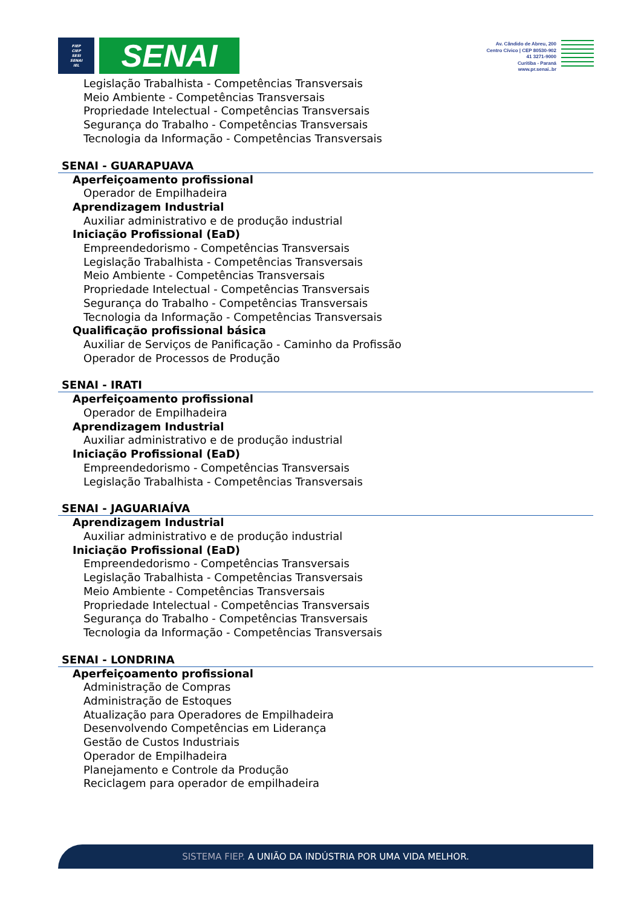FIEP
CIEP
SESI
SENAI
IEL
SENAI
Av. Cândido de Abreu, 200
Centro Cívico | CEP 80530-902
41 3271-9000
Curitiba - Paraná
www.pr.senai..br
Legislação Trabalhista - Competências Transversais
Meio Ambiente - Competências Transversais
Propriedade Intelectual - Competências Transversais
Segurança do Trabalho - Competências Transversais
Tecnologia da Informação - Competências Transversais
SENAI - GUARAPUAVA
Aperfeiçoamento profissional
Operador de Empilhadeira
Aprendizagem Industrial
Auxiliar administrativo e de produção industrial
Iniciação Profissional (EaD)
Empreendedorismo - Competências Transversais
Legislação Trabalhista - Competências Transversais
Meio Ambiente - Competências Transversais
Propriedade Intelectual - Competências Transversais
Segurança do Trabalho - Competências Transversais
Tecnologia da Informação - Competências Transversais
Qualificação profissional básica
Auxiliar de Serviços de Panificação - Caminho da Profissão
Operador de Processos de Produção
SENAI - IRATI
Aperfeiçoamento profissional
Operador de Empilhadeira
Aprendizagem Industrial
Auxiliar administrativo e de produção industrial
Iniciação Profissional (EaD)
Empreendedorismo - Competências Transversais
Legislação Trabalhista - Competências Transversais
SENAI - JAGUARIAÍVA
Aprendizagem Industrial
Auxiliar administrativo e de produção industrial
Iniciação Profissional (EaD)
Empreendedorismo - Competências Transversais
Legislação Trabalhista - Competências Transversais
Meio Ambiente - Competências Transversais
Propriedade Intelectual - Competências Transversais
Segurança do Trabalho - Competências Transversais
Tecnologia da Informação - Competências Transversais
SENAI - LONDRINA
Aperfeiçoamento profissional
Administração de Compras
Administração de Estoques
Atualização para Operadores de Empilhadeira
Desenvolvendo Competências em Liderança
Gestão de Custos Industriais
Operador de Empilhadeira
Planejamento e Controle da Produção
Reciclagem para operador de empilhadeira
SISTEMA FIEP. A UNIÃO DA INDÚSTRIA POR UMA VIDA MELHOR.